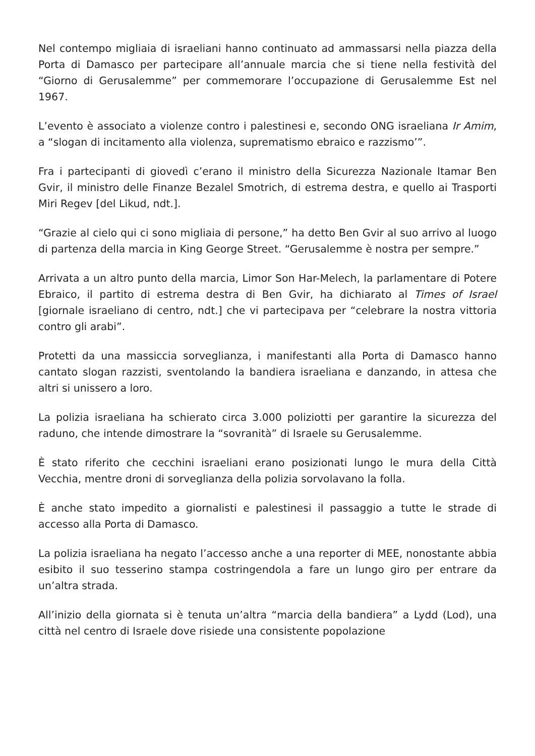Nel contempo migliaia di israeliani hanno continuato ad ammassarsi nella piazza della Porta di Damasco per partecipare all’annuale marcia che si tiene nella festività del “Giorno di Gerusalemme” per commemorare l’occupazione di Gerusalemme Est nel 1967.
L’evento è associato a violenze contro i palestinesi e, secondo ONG israeliana Ir Amim, a “slogan di incitamento alla violenza, suprematismo ebraico e razzismo’”.
Fra i partecipanti di giovedì c’erano il ministro della Sicurezza Nazionale Itamar Ben Gvir, il ministro delle Finanze Bezalel Smotrich, di estrema destra, e quello ai Trasporti Miri Regev [del Likud, ndt.].
“Grazie al cielo qui ci sono migliaia di persone,” ha detto Ben Gvir al suo arrivo al luogo di partenza della marcia in King George Street. “Gerusalemme è nostra per sempre.”
Arrivata a un altro punto della marcia, Limor Son Har-Melech, la parlamentare di Potere Ebraico, il partito di estrema destra di Ben Gvir, ha dichiarato al Times of Israel [giornale israeliano di centro, ndt.] che vi partecipava per “celebrare la nostra vittoria contro gli arabi”.
Protetti da una massiccia sorveglianza, i manifestanti alla Porta di Damasco hanno cantato slogan razzisti, sventolando la bandiera israeliana e danzando, in attesa che altri si unissero a loro.
La polizia israeliana ha schierato circa 3.000 poliziotti per garantire la sicurezza del raduno, che intende dimostrare la “sovranità” di Israele su Gerusalemme.
È stato riferito che cecchini israeliani erano posizionati lungo le mura della Città Vecchia, mentre droni di sorveglianza della polizia sorvolavano la folla.
È anche stato impedito a giornalisti e palestinesi il passaggio a tutte le strade di accesso alla Porta di Damasco.
La polizia israeliana ha negato l’accesso anche a una reporter di MEE, nonostante abbia esibito il suo tesserino stampa costringendola a fare un lungo giro per entrare da un’altra strada.
All’inizio della giornata si è tenuta un’altra “marcia della bandiera” a Lydd (Lod), una città nel centro di Israele dove risiede una consistente popolazione